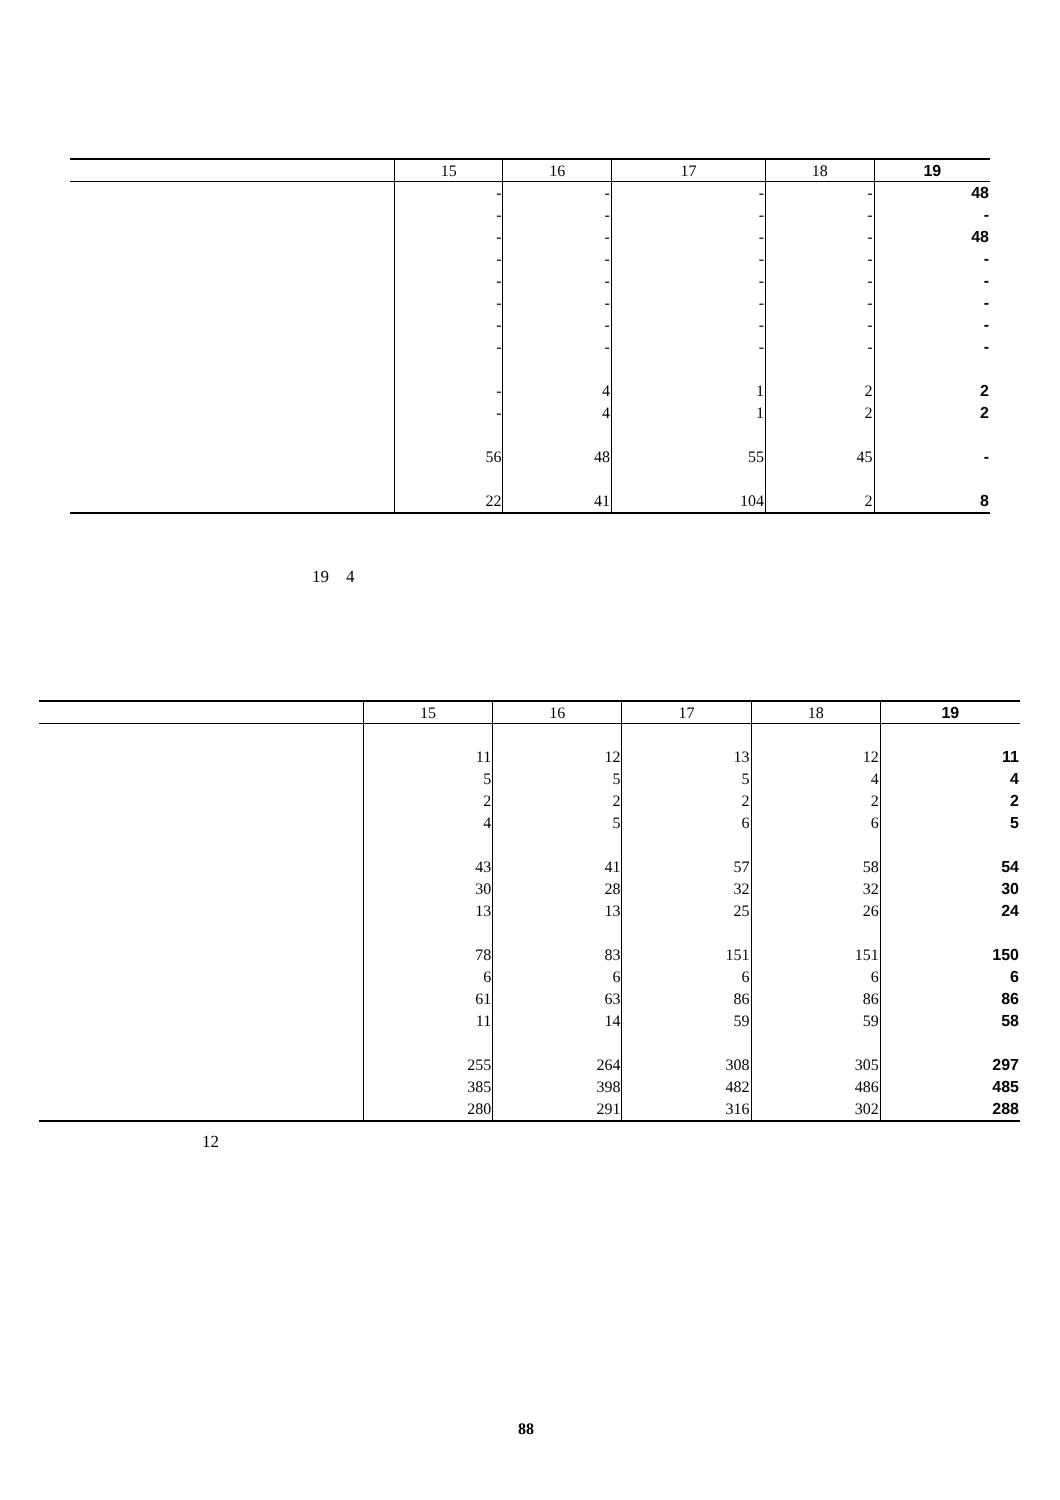| | 15 | 16 | 17 | 18 | 19 |
| --- | --- | --- | --- | --- | --- |
| | - | - | - | - | 48 |
| | - | - | - | - | - |
| | - | - | - | - | 48 |
| | - | - | - | - | - |
| | - | - | - | - | - |
| | - | - | - | - | - |
| | - | - | - | - | - |
| | - | - | - | - | - |
| | - | 4 | 1 | 2 | 2 |
| | - | 4 | 1 | 2 | 2 |
| | 56 | 48 | 55 | 45 | - |
| | 22 | 41 | 104 | 2 | 8 |
19　4
| | 15 | 16 | 17 | 18 | 19 |
| --- | --- | --- | --- | --- | --- |
| | 11 | 12 | 13 | 12 | 11 |
| | 5 | 5 | 5 | 4 | 4 |
| | 2 | 2 | 2 | 2 | 2 |
| | 4 | 5 | 6 | 6 | 5 |
| | 43 | 41 | 57 | 58 | 54 |
| | 30 | 28 | 32 | 32 | 30 |
| | 13 | 13 | 25 | 26 | 24 |
| | 78 | 83 | 151 | 151 | 150 |
| | 6 | 6 | 6 | 6 | 6 |
| | 61 | 63 | 86 | 86 | 86 |
| | 11 | 14 | 59 | 59 | 58 |
| | 255 | 264 | 308 | 305 | 297 |
| | 385 | 398 | 482 | 486 | 485 |
| | 280 | 291 | 316 | 302 | 288 |
12
88